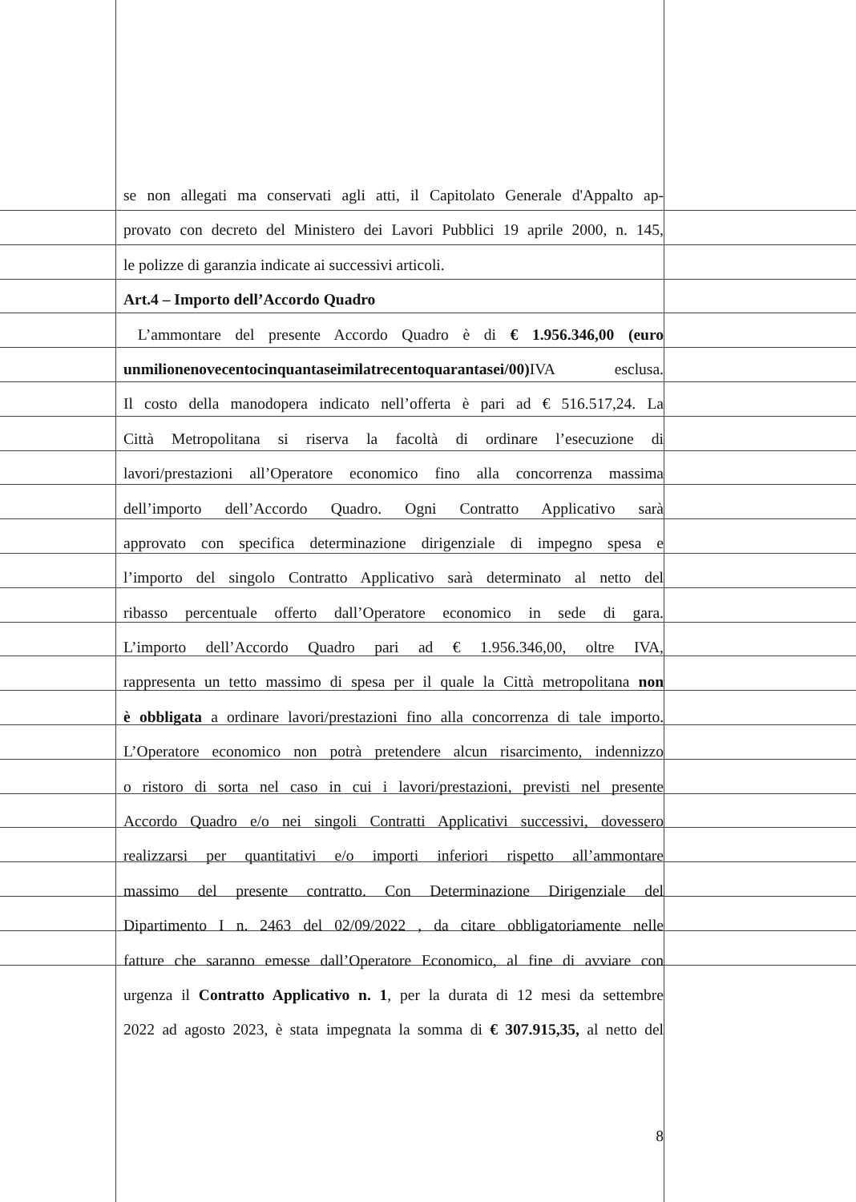se non allegati ma conservati agli atti, il Capitolato Generale d'Appalto ap-
provato con decreto del Ministero dei Lavori Pubblici 19 aprile 2000, n. 145,
le polizze di garanzia indicate ai successivi articoli.
Art.4 – Importo dell’Accordo Quadro
L’ammontare del presente Accordo Quadro è di € 1.956.346,00 (euro
unmilionenovecentocinquantaseimilatrecentoquarantasei/00) IVA esclusa.
Il costo della manodopera indicato nell’offerta è pari ad € 516.517,24. La
Città Metropolitana si riserva la facoltà di ordinare l’esecuzione di
lavori/prestazioni all’Operatore economico fino alla concorrenza massima
dell’importo dell’Accordo Quadro. Ogni Contratto Applicativo sarà
approvato con specifica determinazione dirigenziale di impegno spesa e
l’importo del singolo Contratto Applicativo sarà determinato al netto del
ribasso percentuale offerto dall’Operatore economico in sede di gara.
L’importo dell’Accordo Quadro pari ad € 1.956.346,00, oltre IVA,
rappresenta un tetto massimo di spesa per il quale la Città metropolitana non
è obbligata a ordinare lavori/prestazioni fino alla concorrenza di tale importo.
L’Operatore economico non potrà pretendere alcun risarcimento, indennizzo
o ristoro di sorta nel caso in cui i lavori/prestazioni, previsti nel presente
Accordo Quadro e/o nei singoli Contratti Applicativi successivi, dovessero
realizzarsi per quantitativi e/o importi inferiori rispetto all’ammontare
massimo del presente contratto. Con Determinazione Dirigenziale del
Dipartimento I n. 2463 del 02/09/2022 , da citare obbligatoriamente nelle
fatture che saranno emesse dall’Operatore Economico, al fine di avviare con
urgenza il Contratto Applicativo n. 1, per la durata di 12 mesi da settembre
2022 ad agosto 2023, è stata impegnata la somma di € 307.915,35, al netto del
8